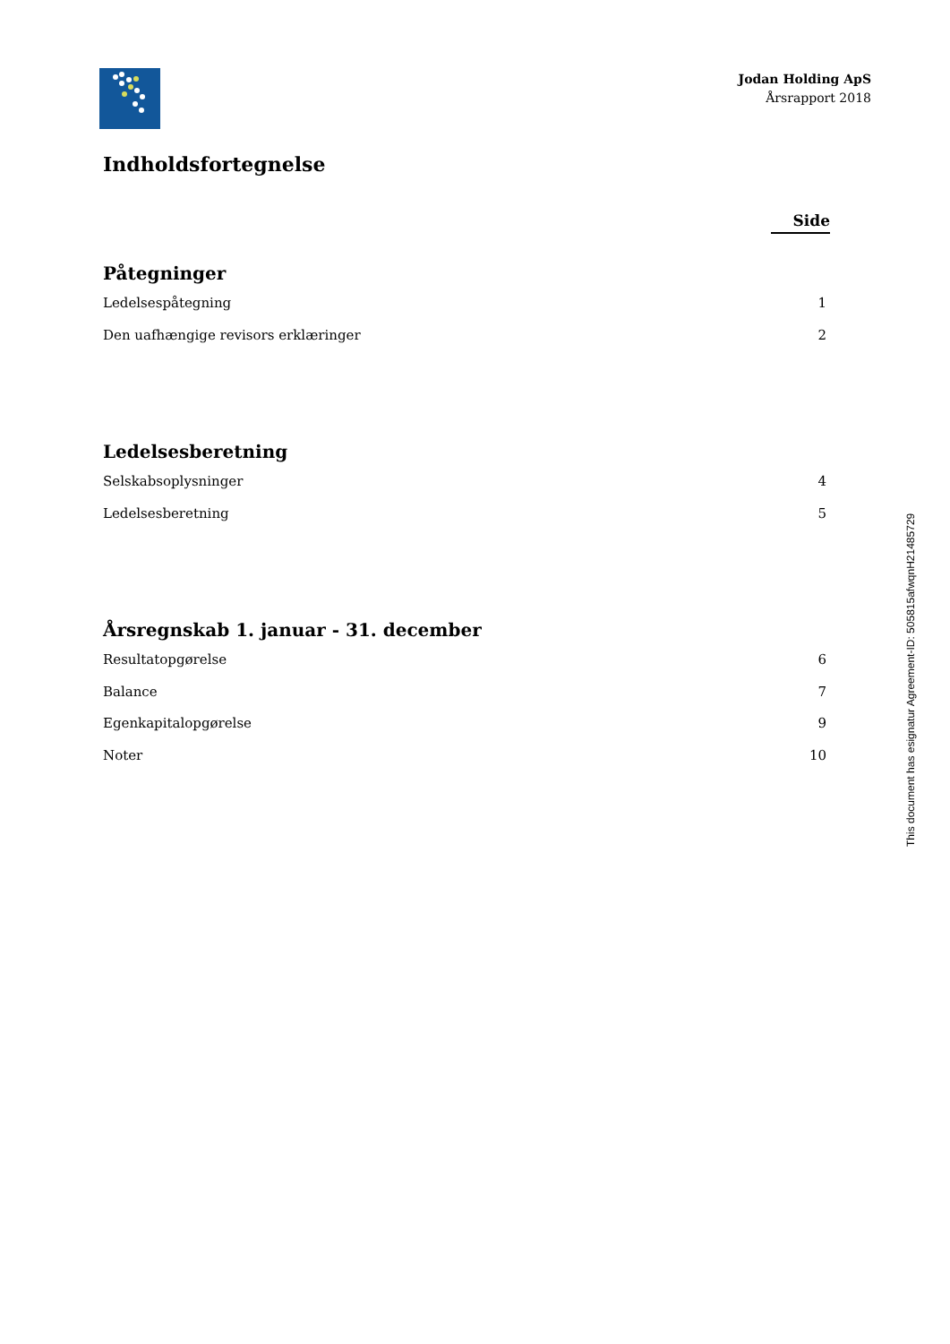Jodan Holding ApS
Årsrapport 2018
Indholdsfortegnelse
Side
Påtegninger
Ledelsespåtegning 1
Den uafhængige revisors erklæringer 2
Ledelsesberetning
Selskabsoplysninger 4
Ledelsesberetning 5
Årsregnskab 1. januar - 31. december
Resultatopgørelse 6
Balance 7
Egenkapitalopgørelse 9
Noter 10
This document has esignatur Agreement-ID: 505815afwqnH21485729